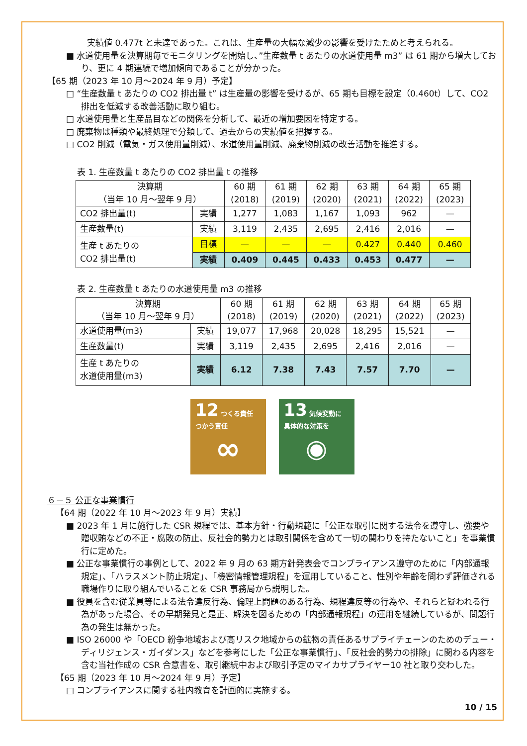実績値 0.477t と未達であった。これは、生産量の大幅な減少の影響を受けたためと考えられる。
■ 水道使用量を決算期毎でモニタリングを開始し、”生産数量 t あたりの水道使用量 m3” は 61 期から増大しており、更に 4 期連続で増加傾向であることが分かった。
【65 期（2023 年 10 月～2024 年 9 月）予定】
□ “生産数量 t あたりの CO2 排出量 t” は生産量の影響を受けるが、65 期も目標を設定（0.460t）して、CO2 排出を低減する改善活動に取り組む。
□ 水道使用量と生産品目などの関係を分析して、最近の増加要因を特定する。
□ 廃棄物は種類や最終処理で分類して、過去からの実績値を把握する。
□ CO2 削減（電気・ガス使用量削減）、水道使用量削減、廃棄物削減の改善活動を推進する。
表 1. 生産数量 t あたりの CO2 排出量 t の推移
| 決算期 （当年 10 月～翌年 9 月） | | 60 期 (2018) | 61 期 (2019) | 62 期 (2020) | 63 期 (2021) | 64 期 (2022) | 65 期 (2023) |
| --- | --- | --- | --- | --- | --- | --- | --- |
| CO2 排出量(t) | 実績 | 1,277 | 1,083 | 1,167 | 1,093 | 962 | — |
| 生産数量(t) | 実績 | 3,119 | 2,435 | 2,695 | 2,416 | 2,016 | — |
| 生産 t あたりの CO2 排出量(t) | 目標 | — | — | — | 0.427 | 0.440 | 0.460 |
| | 実績 | 0.409 | 0.445 | 0.433 | 0.453 | 0.477 | — |
表 2. 生産数量 t あたりの水道使用量 m3 の推移
| 決算期 （当年 10 月～翌年 9 月） | | 60 期 (2018) | 61 期 (2019) | 62 期 (2020) | 63 期 (2021) | 64 期 (2022) | 65 期 (2023) |
| --- | --- | --- | --- | --- | --- | --- | --- |
| 水道使用量(m3) | 実績 | 19,077 | 17,968 | 20,028 | 18,295 | 15,521 | — |
| 生産数量(t) | 実績 | 3,119 | 2,435 | 2,695 | 2,416 | 2,016 | — |
| 生産 t あたりの 水道使用量(m3) | 実績 | 6.12 | 7.38 | 7.43 | 7.57 | 7.70 | — |
12 つくる責任 つかう責任
∞
13 気候変動に 具体的な対策を
◉
６－５ 公正な事業慣行
【64 期（2022 年 10 月～2023 年 9 月）実績】
■ 2023 年 1 月に施行した CSR 規程では、基本方針・行動規範に「公正な取引に関する法令を遵守し、強要や贈収賄などの不正・腐敗の防止、反社会的勢力とは取引関係を含めて一切の関わりを持たないこと」を事業慣行に定めた。
■ 公正な事業慣行の事例として、2022 年 9 月の 63 期方針発表会でコンプライアンス遵守のために「内部通報規定」、「ハラスメント防止規定」、「機密情報管理規程」を運用していること、性別や年齢を問わず評価される職場作りに取り組んでいることを CSR 事務局から説明した。
■ 役員を含む従業員等による法令違反行為、倫理上問題のある行為、規程違反等の行為や、それらと疑われる行為があった場合、その早期発見と是正、解決を図るための「内部通報規程」の運用を継続しているが、問題行為の発生は無かった。
■ ISO 26000 や「OECD 紛争地域および高リスク地域からの鉱物の責任あるサプライチェーンのためのデュー・ディリジェンス・ガイダンス」などを参考にした「公正な事業慣行」、「反社会的勢力の排除」に関わる内容を含む当社作成の CSR 合意書を、取引継続中および取引予定のマイカサプライヤー10 社と取り交わした。
【65 期（2023 年 10 月～2024 年 9 月）予定】
□ コンプライアンスに関する社内教育を計画的に実施する。
10 / 15